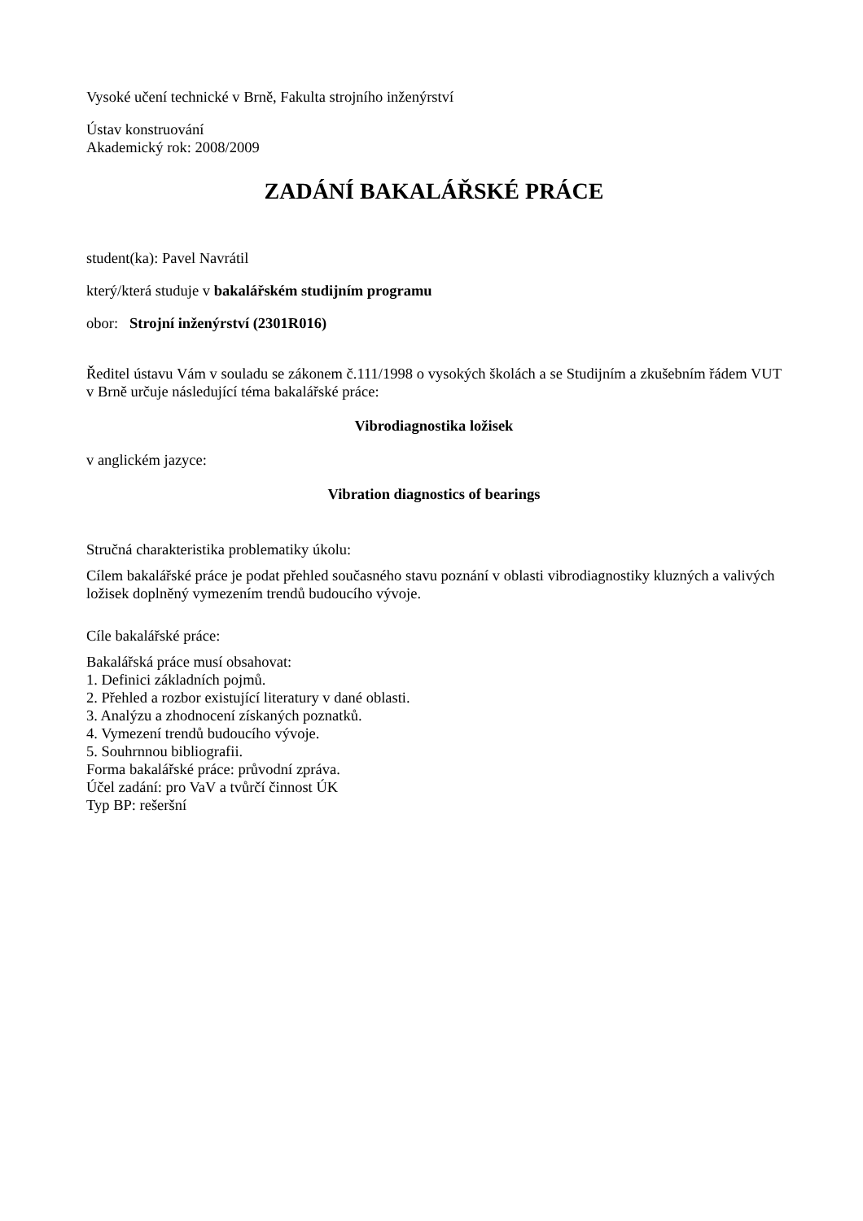Vysoké učení technické v Brně, Fakulta strojního inženýrství
Ústav konstruování
Akademický rok: 2008/2009
ZADÁNÍ BAKALÁŘSKÉ PRÁCE
student(ka): Pavel Navrátil
který/která studuje v bakalářském studijním programu
obor: Strojní inženýrství (2301R016)
Ředitel ústavu Vám v souladu se zákonem č.111/1998 o vysokých školách a se Studijním a zkušebním řádem VUT v Brně určuje následující téma bakalářské práce:
Vibrodiagnostika ložisek
v anglickém jazyce:
Vibration diagnostics of bearings
Stručná charakteristika problematiky úkolu:
Cílem bakalářské práce je podat přehled současného stavu poznání v oblasti vibrodiagnostiky kluzných a valivých ložisek doplněný vymezením trendů budoucího vývoje.
Cíle bakalářské práce:
Bakalářská práce musí obsahovat:
1. Definici základních pojmů.
2. Přehled a rozbor existující literatury v dané oblasti.
3. Analýzu a zhodnocení získaných poznatků.
4. Vymezení trendů budoucího vývoje.
5. Souhrnnou bibliografii.
Forma bakalářské práce: průvodní zpráva.
Účel zadání: pro VaV a tvůrčí činnost ÚK
Typ BP: rešeršní